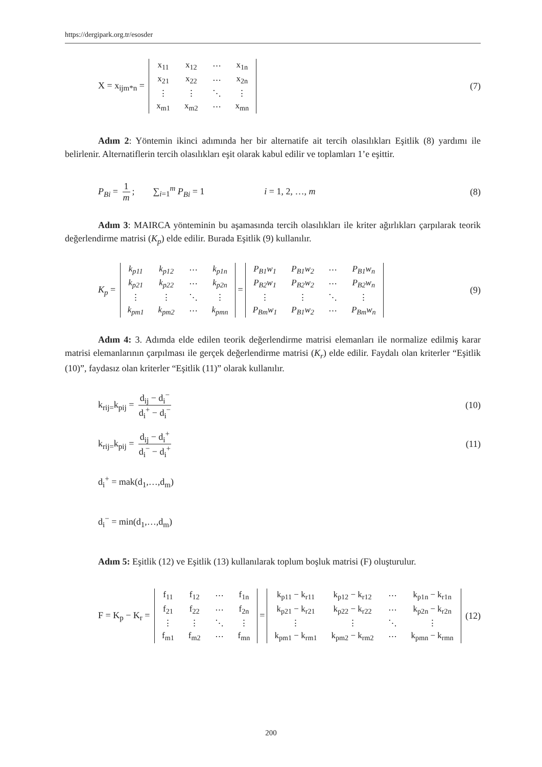https://dergipark.org.tr/esosder
X = x<sub>ijm*n</sub> =
| x<sub>11</sub> | x<sub>12</sub> | ⋯ | x<sub>1n</sub> |
| x<sub>21</sub> | x<sub>22</sub> | ⋯ | x<sub>2n</sub> |
| ⋮ | ⋮ | ⋱ | ⋮ |
| x<sub>m1</sub> | x<sub>m2</sub> | ⋯ | x<sub>mn</sub> |
(7)
Adım 2: Yöntemin ikinci adımında her bir alternatife ait tercih olasılıkları Eşitlik (8) yardımı ile belirlenir. Alternatiflerin tercih olasılıkları eşit olarak kabul edilir ve toplamları 1’e eşittir.
P<sub>Bi</sub> = 1 m; ∑<sub>i=1</sub><sup>m</sup> P<sub>Bi</sub> = 1 i = 1, 2, …, m
(8)
Adım 3: MAIRCA yönteminin bu aşamasında tercih olasılıkları ile kriter ağırlıkları çarpılarak teorik değerlendirme matrisi (K<sub>p</sub>) elde edilir. Burada Eşitlik (9) kullanılır.
K<sub>p</sub> =
| k<sub>p11</sub> | k<sub>p12</sub> | ⋯ | k<sub>p1n</sub> |
| k<sub>p21</sub> | k<sub>p22</sub> | ⋯ | k<sub>p2n</sub> |
| ⋮ | ⋮ | ⋱ | ⋮ |
| k<sub>pm1</sub> | k<sub>pm2</sub> | ⋯ | k<sub>pmn</sub> |
=
| P<sub>B1</sub>w<sub>1</sub> | P<sub>B1</sub>w<sub>2</sub> | ⋯ | P<sub>B1</sub>w<sub>n</sub> |
| P<sub>B2</sub>w<sub>1</sub> | P<sub>B2</sub>w<sub>2</sub> | ⋯ | P<sub>B2</sub>w<sub>n</sub> |
| ⋮ | ⋮ | ⋱ | ⋮ |
| P<sub>Bm</sub>w<sub>1</sub> | P<sub>B1</sub>w<sub>2</sub> | ⋯ | P<sub>Bm</sub>w<sub>n</sub> |
(9)
Adım 4: 3. Adımda elde edilen teorik değerlendirme matrisi elemanları ile normalize edilmiş karar matrisi elemanlarının çarpılması ile gerçek değerlendirme matrisi (K<sub>r</sub>) elde edilir. Faydalı olan kriterler “Eşitlik (10)”, faydasız olan kriterler “Eşitlik (11)” olarak kullanılır.
k<sub>rij=</sub>k<sub>pij</sub> = d<sub>ij</sub> − d<sub>i</sub><sup>−</sup> d<sub>i</sub><sup>+</sup> − d<sub>i</sub><sup>−</sup>
(10)
k<sub>rij=</sub>k<sub>pij</sub> = d<sub>ij</sub> − d<sub>i</sub><sup>+</sup> d<sub>i</sub><sup>−</sup> − d<sub>i</sub><sup>+</sup>
(11)
d<sub>i</sub><sup>+</sup> = mak(d<sub>1</sub>,…,d<sub>m</sub>)
d<sub>i</sub><sup>−</sup> = min(d<sub>1</sub>,…,d<sub>m</sub>)
Adım 5: Eşitlik (12) ve Eşitlik (13) kullanılarak toplum boşluk matrisi (F) oluşturulur.
F = K<sub>p</sub> − K<sub>r</sub> =
| f<sub>11</sub> | f<sub>12</sub> | ⋯ | f<sub>1n</sub> |
| f<sub>21</sub> | f<sub>22</sub> | ⋯ | f<sub>2n</sub> |
| ⋮ | ⋮ | ⋱ | ⋮ |
| f<sub>m1</sub> | f<sub>m2</sub> | ⋯ | f<sub>mn</sub> |
=
| k<sub>p11</sub> − k<sub>r11</sub> | k<sub>p12</sub> − k<sub>r12</sub> | ⋯ | k<sub>p1n</sub> − k<sub>r1n</sub> |
| k<sub>p21</sub> − k<sub>r21</sub> | k<sub>p22</sub> − k<sub>r22</sub> | ⋯ | k<sub>p2n</sub> − k<sub>r2n</sub> |
| ⋮ | ⋮ | ⋱ | ⋮ |
| k<sub>pm1</sub> − k<sub>rm1</sub> | k<sub>pm2</sub> − k<sub>rm2</sub> | ⋯ | k<sub>pmn</sub> − k<sub>rmn</sub> |
(12)
200